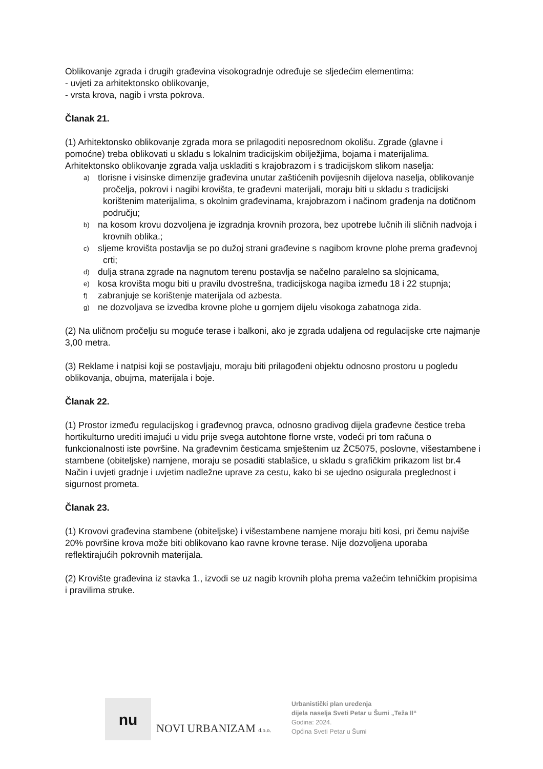Oblikovanje zgrada i drugih građevina visokogradnje određuje se sljedećim elementima:
- uvjeti za arhitektonsko oblikovanje,
- vrsta krova, nagib i vrsta pokrova.
Članak 21.
(1) Arhitektonsko oblikovanje zgrada mora se prilagoditi neposrednom okolišu. Zgrade (glavne i pomoćne) treba oblikovati u skladu s lokalnim tradicijskim obilježjima, bojama i materijalima. Arhitektonsko oblikovanje zgrada valja uskladiti s krajobrazom i s tradicijskom slikom naselja:
a) tlorisne i visinske dimenzije građevina unutar zaštićenih povijesnih dijelova naselja, oblikovanje pročelja, pokrovi i nagibi krovišta, te građevni materijali, moraju biti u skladu s tradicijski korištenim materijalima, s okolnim građevinama, krajobrazom i načinom građenja na dotičnom području;
b) na kosom krovu dozvoljena je izgradnja krovnih prozora, bez upotrebe lučnih ili sličnih nadvoja i krovnih oblika.;
c) sljeme krovišta postavlja se po dužoj strani građevine s nagibom krovne plohe prema građevnoj crti;
d) dulja strana zgrade na nagnutom terenu postavlja se načelno paralelno sa slojnicama,
e) kosa krovišta mogu biti u pravilu dvostrešna, tradicijskoga nagiba između 18 i 22 stupnja;
f) zabranjuje se korištenje materijala od azbesta.
g) ne dozvoljava se izvedba krovne plohe u gornjem dijelu visokoga zabatnoga zida.
(2) Na uličnom pročelju su moguće terase i balkoni, ako je zgrada udaljena od regulacijske crte najmanje 3,00 metra.
(3) Reklame i natpisi koji se postavljaju, moraju biti prilagođeni objektu odnosno prostoru u pogledu oblikovanja, obujma, materijala i boje.
Članak 22.
(1) Prostor između regulacijskog i građevnog pravca, odnosno gradivog dijela građevne čestice treba hortikulturno urediti imajući u vidu prije svega autohtone florne vrste, vodeći pri tom računa o funkcionalnosti iste površine. Na građevnim česticama smještenim uz ŽC5075, poslovne, višestambene i stambene (obiteljske) namjene, moraju se posaditi stablašice, u skladu s grafičkim prikazom list br.4 Način i uvjeti gradnje i uvjetim nadležne uprave za cestu, kako bi se ujedno osigurala preglednost i sigurnost prometa.
Članak 23.
(1) Krovovi građevina stambene (obiteljske) i višestambene namjene moraju biti kosi, pri čemu najviše 20% površine krova može biti oblikovano kao ravne krovne terase. Nije dozvoljena uporaba reflektirajućih pokrovnih materijala.
(2) Krovište građevina iz stavka 1., izvodi se uz nagib krovnih ploha prema važećim tehničkim propisima i pravilima struke.
nu
NOVI URBANIZAM d.o.o.
Urbanistički plan uređenja
dijela naselja Sveti Petar u Šumi „Teža II“
Godina: 2024.
Općina Sveti Petar u Šumi